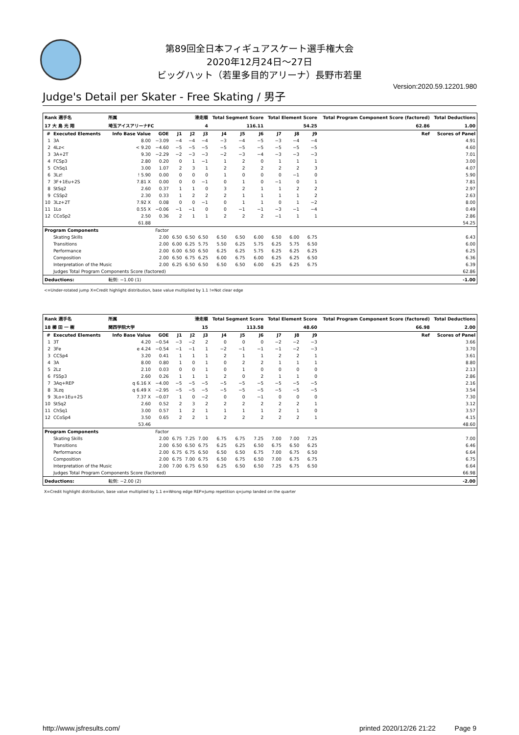第89回全日本フィギュアスケート選手権大会
2020年12月24日～27日
ビッグハット（若里多目的アリーナ）長野市若里
Version:2020.59.12201.980
Judge's Detail per Skater - Free Skating / 男子
| Rank 選手名 | | 所属 | | 滑走順 | | | Total Segment Score | | | Total Element Score | | | Total Program Component Score (factored) | | Total Deductions |
| --- | --- | --- | --- | --- | --- | --- | --- | --- | --- | --- | --- | --- | --- | --- | --- |
| 17 大 島 光 翔 | | 埼玉アイスアリーナFC | | 4 | | | 116.11 | | | 54.25 | | | 62.86 | | 1.00 |
| # | Executed Elements | Info Base Value | GOE | J1 | J2 | J3 | J4 | J5 | J6 | J7 | J8 | J9 | | Ref | Scores of Panel |
| 1 | 3A | 8.00 | −3.09 | −4 | −4 | −4 | −3 | −4 | −5 | −3 | −4 | −4 | | | 4.91 |
| 2 | 4Lz< | < 9.20 | −4.60 | −5 | −5 | −5 | −5 | −5 | −5 | −5 | −5 | −5 | | | 4.60 |
| 3 | 3A+2T | 9.30 | −2.29 | −2 | −3 | −3 | −2 | −3 | −4 | −3 | −3 | −3 | | | 7.01 |
| 4 | FCSp3 | 2.80 | 0.20 | 0 | 1 | −1 | 1 | 2 | 0 | 1 | 1 | 1 | | | 3.00 |
| 5 | ChSq1 | 3.00 | 1.07 | 2 | 3 | 1 | 2 | 2 | 2 | 2 | 2 | 3 | | | 4.07 |
| 6 | 3Lz! | ! 5.90 | 0.00 | 0 | 0 | 0 | 1 | 0 | 0 | 0 | −1 | 0 | | | 5.90 |
| 7 | 3F+1Eu+2S | 7.81 X | 0.00 | 0 | 0 | −1 | 0 | 1 | 0 | −1 | 0 | 1 | | | 7.81 |
| 8 | StSq2 | 2.60 | 0.37 | 1 | 1 | 0 | 3 | 2 | 1 | 1 | 2 | 2 | | | 2.97 |
| 9 | CSSp2 | 2.30 | 0.33 | 1 | 2 | 2 | 2 | 1 | 1 | 1 | 1 | 2 | | | 2.63 |
| 10 | 3Lz+2T | 7.92 X | 0.08 | 0 | 0 | −1 | 0 | 1 | 1 | 0 | 1 | −2 | | | 8.00 |
| 11 | 1Lo | 0.55 X | −0.06 | −1 | −1 | 0 | 0 | −1 | −1 | −3 | −1 | −4 | | | 0.49 |
| 12 | CCoSp2 | 2.50 | 0.36 | 2 | 1 | 1 | 2 | 2 | 2 | −1 | 1 | 1 | | | 2.86 |
| | | 61.88 | | | | | | | | | | | | | 54.25 |
| Program Components | | | Factor | | | | | | | | | | | | |
| | Skating Skills | | 2.00 | 6.50 | 6.50 | 6.50 | 6.50 | 6.50 | 6.00 | 6.50 | 6.00 | 6.75 | | | 6.43 |
| | Transitions | | 2.00 | 6.00 | 6.25 | 5.75 | 5.50 | 6.25 | 5.75 | 6.25 | 5.75 | 6.50 | | | 6.00 |
| | Performance | | 2.00 | 6.00 | 6.50 | 6.50 | 6.25 | 6.25 | 5.75 | 6.25 | 6.25 | 6.25 | | | 6.25 |
| | Composition | | 2.00 | 6.50 | 6.75 | 6.25 | 6.00 | 6.75 | 6.00 | 6.25 | 6.25 | 6.50 | | | 6.36 |
| | Interpretation of the Music | | 2.00 | 6.25 | 6.50 | 6.50 | 6.50 | 6.50 | 6.00 | 6.25 | 6.25 | 6.75 | | | 6.39 |
| | Judges Total Program Components Score (factored) | | | | | | | | | | | | | | 62.86 |
| Deductions: | | 転倒: −1.00 (1) | | | | | | | | | | | | | -1.00 |
<=Under-rotated jump X=Credit highlight distribution, base value multiplied by 1.1 !=Not clear edge
| Rank 選手名 | | 所属 | | 滑走順 | | | Total Segment Score | | | Total Element Score | | | Total Program Component Score (factored) | | Total Deductions |
| --- | --- | --- | --- | --- | --- | --- | --- | --- | --- | --- | --- | --- | --- | --- | --- |
| 18 櫛 田 一 樹 | | 関西学院大学 | | 15 | | | 113.58 | | | 48.60 | | | 66.98 | | 2.00 |
| # | Executed Elements | Info Base Value | GOE | J1 | J2 | J3 | J4 | J5 | J6 | J7 | J8 | J9 | | Ref | Scores of Panel |
| 1 | 3T | 4.20 | −0.54 | −3 | −2 | 2 | 0 | 0 | 0 | −2 | −2 | −3 | | | 3.66 |
| 2 | 3Fe | e 4.24 | −0.54 | −1 | −1 | 1 | −2 | −1 | −1 | −1 | −2 | −3 | | | 3.70 |
| 3 | CCSp4 | 3.20 | 0.41 | 1 | 1 | 1 | 2 | 1 | 1 | 2 | 2 | 1 | | | 3.61 |
| 4 | 3A | 8.00 | 0.80 | 1 | 0 | 1 | 0 | 2 | 2 | 1 | 1 | 1 | | | 8.80 |
| 5 | 2Lz | 2.10 | 0.03 | 0 | 0 | 1 | 0 | 1 | 0 | 0 | 0 | 0 | | | 2.13 |
| 6 | FSSp3 | 2.60 | 0.26 | 1 | 1 | 1 | 2 | 0 | 2 | 1 | 1 | 0 | | | 2.86 |
| 7 | 3Aq+REP | q 6.16 X | −4.00 | −5 | −5 | −5 | −5 | −5 | −5 | −5 | −5 | −5 | | | 2.16 |
| 8 | 3Lzq | q 6.49 X | −2.95 | −5 | −5 | −5 | −5 | −5 | −5 | −5 | −5 | −5 | | | 3.54 |
| 9 | 3Lo+1Eu+2S | 7.37 X | −0.07 | 1 | 0 | −2 | 0 | 0 | −1 | 0 | 0 | 0 | | | 7.30 |
| 10 | StSq2 | 2.60 | 0.52 | 2 | 3 | 2 | 2 | 2 | 2 | 2 | 2 | 1 | | | 3.12 |
| 11 | ChSq1 | 3.00 | 0.57 | 1 | 2 | 1 | 1 | 1 | 1 | 2 | 1 | 0 | | | 3.57 |
| 12 | CCoSp4 | 3.50 | 0.65 | 2 | 2 | 1 | 2 | 2 | 2 | 2 | 2 | 1 | | | 4.15 |
| | | 53.46 | | | | | | | | | | | | | 48.60 |
| Program Components | | | Factor | | | | | | | | | | | | |
| | Skating Skills | | 2.00 | 6.75 | 7.25 | 7.00 | 6.75 | 6.75 | 7.25 | 7.00 | 7.00 | 7.25 | | | 7.00 |
| | Transitions | | 2.00 | 6.50 | 6.50 | 6.75 | 6.25 | 6.25 | 6.50 | 6.75 | 6.50 | 6.25 | | | 6.46 |
| | Performance | | 2.00 | 6.75 | 6.75 | 6.50 | 6.50 | 6.50 | 6.75 | 7.00 | 6.75 | 6.50 | | | 6.64 |
| | Composition | | 2.00 | 6.75 | 7.00 | 6.75 | 6.50 | 6.75 | 6.50 | 7.00 | 6.75 | 6.75 | | | 6.75 |
| | Interpretation of the Music | | 2.00 | 7.00 | 6.75 | 6.50 | 6.25 | 6.50 | 6.50 | 7.25 | 6.75 | 6.50 | | | 6.64 |
| | Judges Total Program Components Score (factored) | | | | | | | | | | | | | | 66.98 |
| Deductions: | | 転倒: −2.00 (2) | | | | | | | | | | | | | -2.00 |
X=Credit highlight distribution, base value multiplied by 1.1 e=Wrong edge REP=Jump repetition q=jump landed on the quarter
http://www.jsfresults.com/ printed 2020/12/26 21:22 Page 9